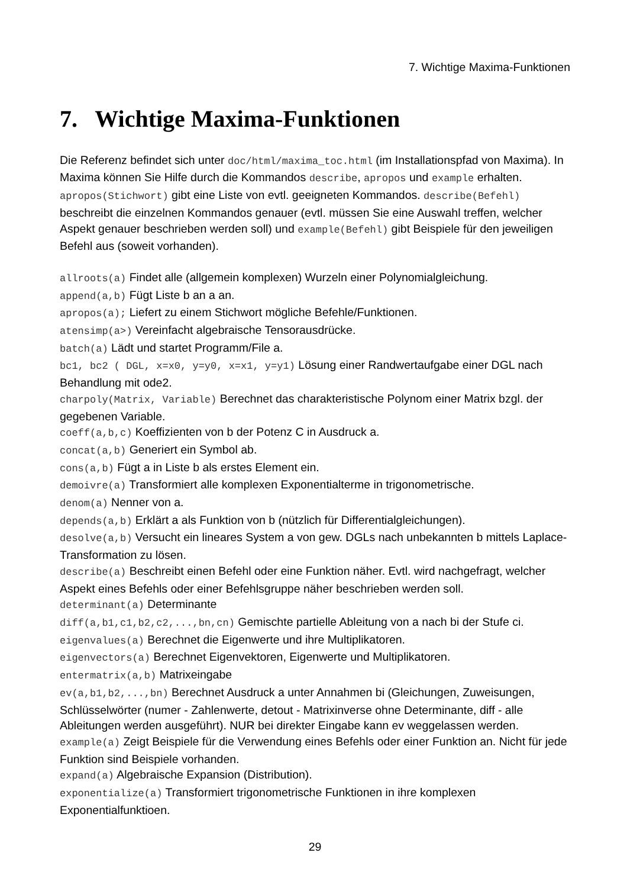7. Wichtige Maxima-Funktionen
7. Wichtige Maxima-Funktionen
Die Referenz befindet sich unter doc/html/maxima_toc.html (im Installationspfad von Maxima). In Maxima können Sie Hilfe durch die Kommandos describe, apropos und example erhalten. apropos(Stichwort) gibt eine Liste von evtl. geeigneten Kommandos. describe(Befehl) beschreibt die einzelnen Kommandos genauer (evtl. müssen Sie eine Auswahl treffen, welcher Aspekt genauer beschrieben werden soll) und example(Befehl) gibt Beispiele für den jeweiligen Befehl aus (soweit vorhanden).
allroots(a) Findet alle (allgemein komplexen) Wurzeln einer Polynomialgleichung.
append(a,b) Fügt Liste b an a an.
apropos(a); Liefert zu einem Stichwort mögliche Befehle/Funktionen.
atensimp(a>) Vereinfacht algebraische Tensorausdrücke.
batch(a) Lädt und startet Programm/File a.
bc1, bc2 ( DGL, x=x0, y=y0, x=x1, y=y1) Lösung einer Randwertaufgabe einer DGL nach Behandlung mit ode2.
charpoly(Matrix, Variable) Berechnet das charakteristische Polynom einer Matrix bzgl. der gegebenen Variable.
coeff(a,b,c) Koeffizienten von b der Potenz C in Ausdruck a.
concat(a,b) Generiert ein Symbol ab.
cons(a,b) Fügt a in Liste b als erstes Element ein.
demoivre(a) Transformiert alle komplexen Exponentialterme in trigonometrische.
denom(a) Nenner von a.
depends(a,b) Erklärt a als Funktion von b (nützlich für Differentialgleichungen).
desolve(a,b) Versucht ein lineares System a von gew. DGLs nach unbekannten b mittels Laplace-Transformation zu lösen.
describe(a) Beschreibt einen Befehl oder eine Funktion näher. Evtl. wird nachgefragt, welcher Aspekt eines Befehls oder einer Befehlsgruppe näher beschrieben werden soll.
determinant(a) Determinante
diff(a,b1,c1,b2,c2,...,bn,cn) Gemischte partielle Ableitung von a nach bi der Stufe ci.
eigenvalues(a) Berechnet die Eigenwerte und ihre Multiplikatoren.
eigenvectors(a) Berechnet Eigenvektoren, Eigenwerte und Multiplikatoren.
entermatrix(a,b) Matrixeingabe
ev(a,b1,b2,...,bn) Berechnet Ausdruck a unter Annahmen bi (Gleichungen, Zuweisungen, Schlüsselwörter (numer - Zahlenwerte, detout - Matrixinverse ohne Determinante, diff - alle Ableitungen werden ausgeführt). NUR bei direkter Eingabe kann ev weggelassen werden.
example(a) Zeigt Beispiele für die Verwendung eines Befehls oder einer Funktion an. Nicht für jede Funktion sind Beispiele vorhanden.
expand(a) Algebraische Expansion (Distribution).
exponentialize(a) Transformiert trigonometrische Funktionen in ihre komplexen Exponentialfunktioen.
29